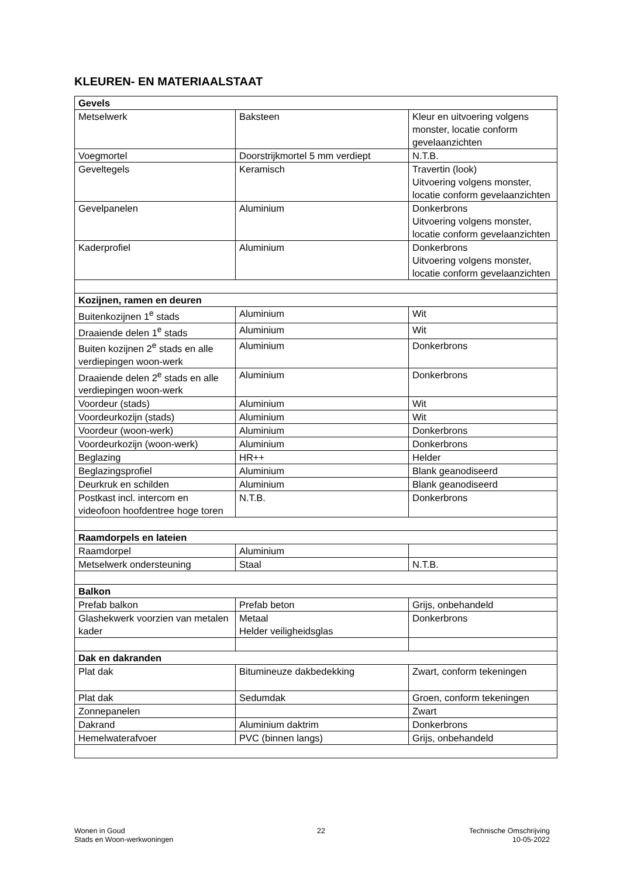KLEUREN- EN MATERIAALSTAAT
| Gevels | | |
| --- | --- | --- |
| Metselwerk | Baksteen | Kleur en uitvoering volgens monster, locatie conform gevelaanzichten |
| Voegmortel | Doorstrijkmortel 5 mm verdiept | N.T.B. |
| Geveltegels | Keramisch | Travertin (look) Uitvoering volgens monster, locatie conform gevelaanzichten |
| Gevelpanelen | Aluminium | Donkerbrons Uitvoering volgens monster, locatie conform gevelaanzichten |
| Kaderprofiel | Aluminium | Donkerbrons Uitvoering volgens monster, locatie conform gevelaanzichten |
| Kozijnen, ramen en deuren | | |
| Buitenkozijnen 1<sup>e</sup> stads | Aluminium | Wit |
| Draaiende delen 1<sup>e</sup> stads | Aluminium | Wit |
| Buiten kozijnen 2<sup>e</sup> stads en alle verdiepingen woon-werk | Aluminium | Donkerbrons |
| Draaiende delen 2<sup>e</sup> stads en alle verdiepingen woon-werk | Aluminium | Donkerbrons |
| Voordeur (stads) | Aluminium | Wit |
| Voordeurkozijn (stads) | Aluminium | Wit |
| Voordeur (woon-werk) | Aluminium | Donkerbrons |
| Voordeurkozijn (woon-werk) | Aluminium | Donkerbrons |
| Beglazing | HR++ | Helder |
| Beglazingsprofiel | Aluminium | Blank geanodiseerd |
| Deurkruk en schilden | Aluminium | Blank geanodiseerd |
| Postkast incl. intercom en videofoon hoofdentree hoge toren | N.T.B. | Donkerbrons |
| Raamdorpels en lateien | | |
| Raamdorpel | Aluminium | |
| Metselwerk ondersteuning | Staal | N.T.B. |
| Balkon | | |
| Prefab balkon | Prefab beton | Grijs, onbehandeld |
| Glashekwerk voorzien van metalen kader | Metaal Helder veiligheidsglas | Donkerbrons |
| Dak en dakranden | | |
| Plat dak | Bitumineuze dakbedekking | Zwart, conform tekeningen |
| Plat dak | Sedumdak | Groen, conform tekeningen |
| Zonnepanelen | | Zwart |
| Dakrand | Aluminium daktrim | Donkerbrons |
| Hemelwaterafvoer | PVC (binnen langs) | Grijs, onbehandeld |
Wonen in Goud
Stads en Woon-werkwoningen
22 Technische Omschrijving
10-05-2022